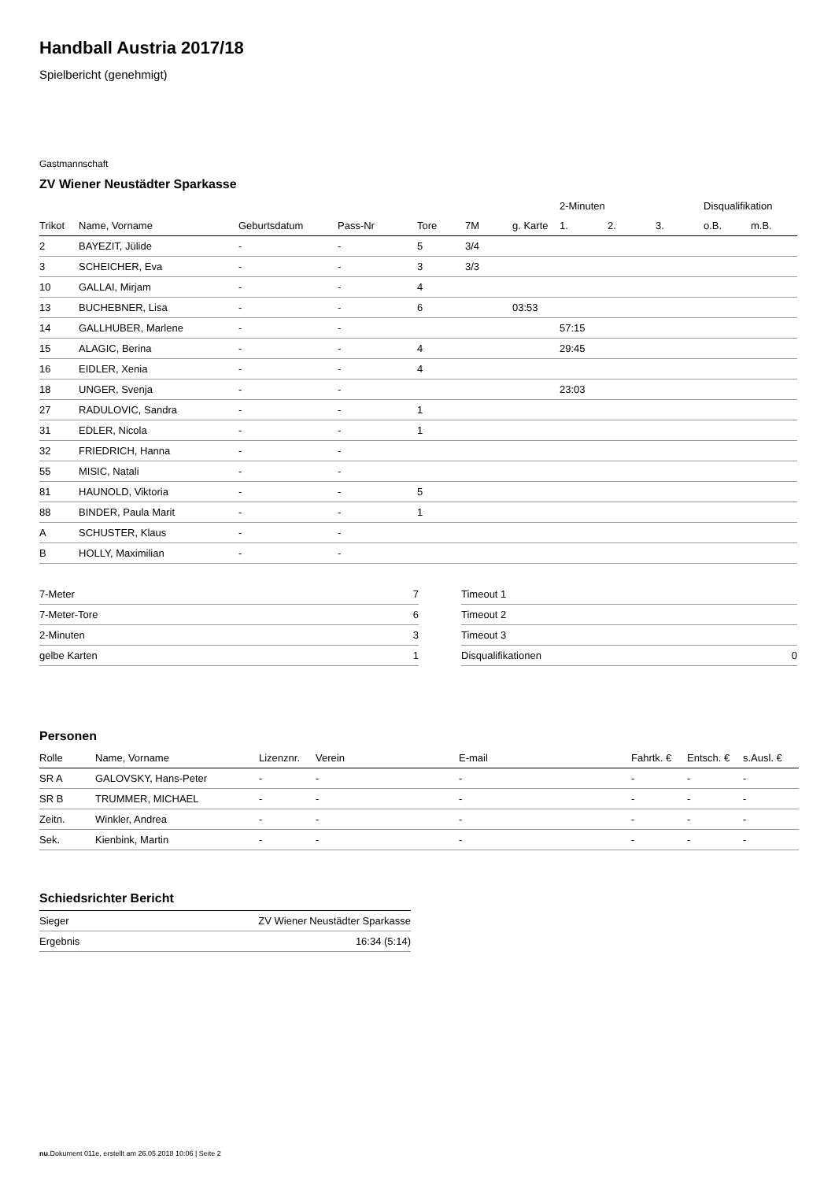Handball Austria 2017/18
Spielbericht (genehmigt)
Gastmannschaft
ZV Wiener Neustädter Sparkasse
| | | | | | | | 2-Minuten | | | Disqualifikation | |
| --- | --- | --- | --- | --- | --- | --- | --- | --- | --- | --- | --- |
| Trikot | Name, Vorname | Geburtsdatum | Pass-Nr | Tore | 7M | g. Karte | 1. | 2. | 3. | o.B. | m.B. |
| 2 | BAYEZIT, Jülide | - | - | 5 | 3/4 | | | | | | |
| 3 | SCHEICHER, Eva | - | - | 3 | 3/3 | | | | | | |
| 10 | GALLAI, Mirjam | - | - | 4 | | | | | | | |
| 13 | BUCHEBNER, Lisa | - | - | 6 | | 03:53 | | | | | |
| 14 | GALLHUBER, Marlene | - | - | | | | 57:15 | | | | |
| 15 | ALAGIC, Berina | - | - | 4 | | | 29:45 | | | | |
| 16 | EIDLER, Xenia | - | - | 4 | | | | | | | |
| 18 | UNGER, Svenja | - | - | | | | 23:03 | | | | |
| 27 | RADULOVIC, Sandra | - | - | 1 | | | | | | | |
| 31 | EDLER, Nicola | - | - | 1 | | | | | | | |
| 32 | FRIEDRICH, Hanna | - | - | | | | | | | | |
| 55 | MISIC, Natali | - | - | | | | | | | | |
| 81 | HAUNOLD, Viktoria | - | - | 5 | | | | | | | |
| 88 | BINDER, Paula Marit | - | - | 1 | | | | | | | |
| A | SCHUSTER, Klaus | - | - | | | | | | | | |
| B | HOLLY, Maximilian | - | - | | | | | | | | |
| 7-Meter | 7 |
| 7-Meter-Tore | 6 |
| 2-Minuten | 3 |
| gelbe Karten | 1 |
| Timeout 1 | |
| Timeout 2 | |
| Timeout 3 | |
| Disqualifikationen | 0 |
Personen
| Rolle | Name, Vorname | Lizenznr. | Verein | E-mail | Fahrtk. € | Entsch. € | s.Ausl. € |
| --- | --- | --- | --- | --- | --- | --- | --- |
| SR A | GALOVSKY, Hans-Peter | - | - | - | - | - | - |
| SR B | TRUMMER, MICHAEL | - | - | - | - | - | - |
| Zeitn. | Winkler, Andrea | - | - | - | - | - | - |
| Sek. | Kienbink, Martin | - | - | - | - | - | - |
Schiedsrichter Bericht
| Sieger | ZV Wiener Neustädter Sparkasse |
| Ergebnis | 16:34 (5:14) |
nu.Dokument 011e, erstellt am 26.05.2018 10:06 | Seite 2